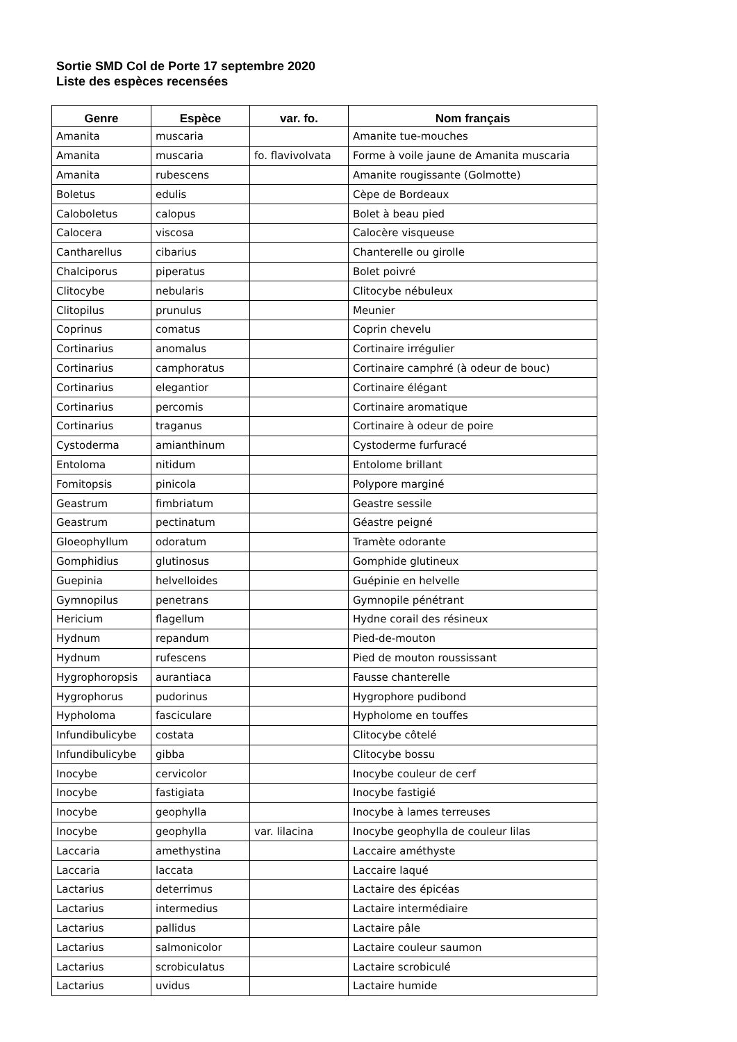Sortie SMD Col de Porte 17 septembre 2020
Liste des espèces recensées
| Genre | Espèce | var. fo. | Nom français |
| --- | --- | --- | --- |
| Amanita | muscaria | | Amanite tue-mouches |
| Amanita | muscaria | fo. flavivolvata | Forme à voile jaune de Amanita muscaria |
| Amanita | rubescens | | Amanite rougissante (Golmotte) |
| Boletus | edulis | | Cèpe de Bordeaux |
| Caloboletus | calopus | | Bolet à beau pied |
| Calocera | viscosa | | Calocère visqueuse |
| Cantharellus | cibarius | | Chanterelle ou girolle |
| Chalciporus | piperatus | | Bolet poivré |
| Clitocybe | nebularis | | Clitocybe nébuleux |
| Clitopilus | prunulus | | Meunier |
| Coprinus | comatus | | Coprin chevelu |
| Cortinarius | anomalus | | Cortinaire irrégulier |
| Cortinarius | camphoratus | | Cortinaire camphré (à odeur de bouc) |
| Cortinarius | elegantior | | Cortinaire élégant |
| Cortinarius | percomis | | Cortinaire aromatique |
| Cortinarius | traganus | | Cortinaire à odeur de poire |
| Cystoderma | amianthinum | | Cystoderme furfuracé |
| Entoloma | nitidum | | Entolome brillant |
| Fomitopsis | pinicola | | Polypore marginé |
| Geastrum | fimbriatum | | Geastre sessile |
| Geastrum | pectinatum | | Géastre peigné |
| Gloeophyllum | odoratum | | Tramète odorante |
| Gomphidius | glutinosus | | Gomphide glutineux |
| Guepinia | helvelloides | | Guépinie en helvelle |
| Gymnopilus | penetrans | | Gymnopile pénétrant |
| Hericium | flagellum | | Hydne corail des résineux |
| Hydnum | repandum | | Pied-de-mouton |
| Hydnum | rufescens | | Pied de mouton roussissant |
| Hygrophoropsis | aurantiaca | | Fausse chanterelle |
| Hygrophorus | pudorinus | | Hygrophore pudibond |
| Hypholoma | fasciculare | | Hypholome en touffes |
| Infundibulicybe | costata | | Clitocybe côtelé |
| Infundibulicybe | gibba | | Clitocybe bossu |
| Inocybe | cervicolor | | Inocybe couleur de cerf |
| Inocybe | fastigiata | | Inocybe fastigié |
| Inocybe | geophylla | | Inocybe à lames terreuses |
| Inocybe | geophylla | var. lilacina | Inocybe geophylla de couleur lilas |
| Laccaria | amethystina | | Laccaire améthyste |
| Laccaria | laccata | | Laccaire laqué |
| Lactarius | deterrimus | | Lactaire des épicéas |
| Lactarius | intermedius | | Lactaire intermédiaire |
| Lactarius | pallidus | | Lactaire pâle |
| Lactarius | salmonicolor | | Lactaire couleur saumon |
| Lactarius | scrobiculatus | | Lactaire scrobiculé |
| Lactarius | uvidus | | Lactaire humide |